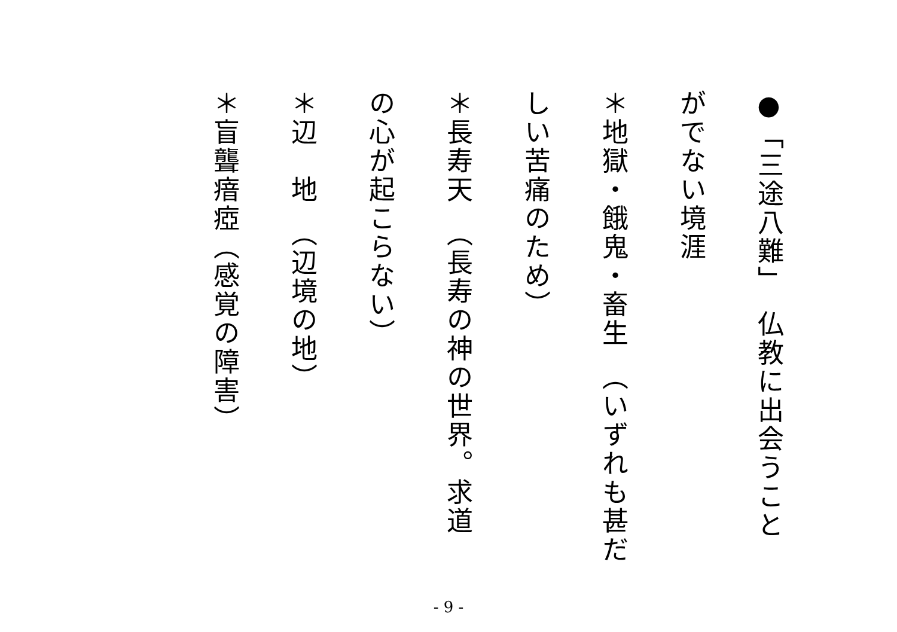●「三途八難」　仏教に出会うこと
がでない境涯
＊地獄・餓鬼・畜生　（いずれも甚だ
しい苦痛のため）
＊長寿天　（長寿の神の世界。求道
の心が起こらない）
＊辺　地　（辺境の地）
＊盲聾瘖瘂（感覚の障害）
- 9 -